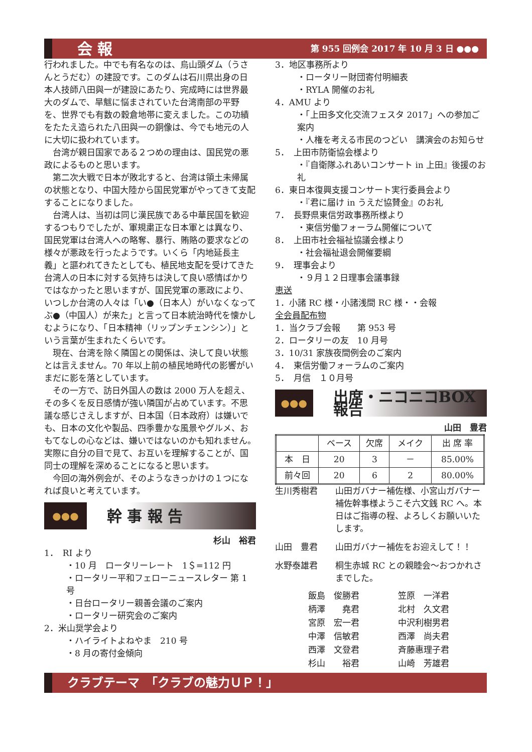会 報 第 955 回例会 2017 年 10 月 3 日 ●●●
行われました。中でも有名なのは、烏山頭ダム（うさんとうだむ）の建設です。このダムは石川県出身の日本人技師八田與一が建設にあたり、完成時には世界最大のダムで、旱魃に悩まされていた台湾南部の平野を、世界でも有数の穀倉地帯に変えました。この功績をたたえ造られた八田與一の銅像は、今でも地元の人に大切に扱われています。
台湾が親日国家である２つめの理由は、国民党の悪政によるものと思います。
第二次大戦で日本が敗北すると、台湾は領土未帰属の状態となり、中国大陸から国民党軍がやってきて支配することになりました。
台湾人は、当初は同じ漢民族である中華民国を歓迎するつもりでしたが、軍規粛正な日本軍とは異なり、国民党軍は台湾人への略奪、暴行、賄賂の要求などの様々が悪政を行ったようです。いくら「内地延長主義」と謳われてきたとしても、植民地支配を受けてきた台湾人の日本に対する気持ちは決して良い感情ばかりではなかったと思いますが、国民党軍の悪政により、いつしか台湾の人々は「い●（日本人）がいなくなってぶ●（中国人）が来た」と言って日本統治時代を懐かしむようになり、「日本精神（リップンチェンシン）」という言葉が生まれたくらいです。
現在、台湾を除く隣国との関係は、決して良い状態とは言えません。70 年以上前の植民地時代の影響がいまだに影を落としています。
その一方で、訪日外国人の数は 2000 万人を超え、その多くを反日感情が強い隣国が占めています。不思議な感じさえしますが、日本国（日本政府）は嫌いでも、日本の文化や製品、四季豊かな風景やグルメ、おもてなしの心などは、嫌いではないのかも知れません。実際に自分の目で見て、お互いを理解することが、国同士の理解を深めることになると思います。
今回の海外例会が、そのようなきっかけの１つになれば良いと考えています。
●●●
幹 事 報 告
杉山　裕君
1．　RI より
・10 月　ロータリーレート　1＄=112 円
・ロータリー平和フェローニュースレター 第 1 号
・日台ロータリー親善会議のご案内
・ロータリー研究会のご案内
2．米山奨学会より
・ハイライトよねやま　210 号
・8 月の寄付金傾向
3．地区事務所より
・ロータリー財団寄付明細表
・RYLA 開催のお礼
4．AMU より
・「上田多文化交流フェスタ 2017」への参加ご案内
・人権を考える市民のつどい　講演会のお知らせ
5．　上田市防衛協会様より
・『自衛隊ふれあいコンサート in 上田』後援のお礼
6．東日本復興支援コンサート実行委員会より
・『君に届け in うえだ協賛金』のお礼
7．　長野県東信労政事務所様より
・東信労働フォーラム開催について
8．　上田市社会福祉協議会様より
・社会福祉退会開催要綱
9．　理事会より
・９月１２日理事会議事録
恵送
1．小諸 RC 様・小諸浅間 RC 様・・会報
全会員配布物
1．当クラブ会報　　第 953 号
2．ロータリーの友　10 月号
3．10/31 家族夜間例会のご案内
4．　東信労働フォーラムのご案内
5．　月信　１０月号
●●●
出席・ニコニコBOX報告
山田　豊君
| | ベース | 欠席 | メイク | 出 席 率 |
| --- | --- | --- | --- | --- |
| 本 日 | 20 | 3 | － | 85.00% |
| 前々回 | 20 | 6 | 2 | 80.00% |
生川秀樹君
山田ガバナー補佐様、小宮山ガバナー補佐幹事様ようこそ六文銭 RC へ。本日はご指導の程、よろしくお願いいたします。
山田　豊君
山田ガバナー補佐をお迎えして！！
水野泰雄君
桐生赤城 RC との親睦会～おつかれさまでした。
飯島　俊勝君
笠原　一洋君
柄澤　　堯君
北村　久文君
宮原　宏一君
中沢利樹男君
中澤　信敏君
西澤　尚夫君
西澤　文登君
斉藤惠理子君
杉山　　裕君
山崎　芳雄君
クラブテーマ　「クラブの魅力ＵＰ！」